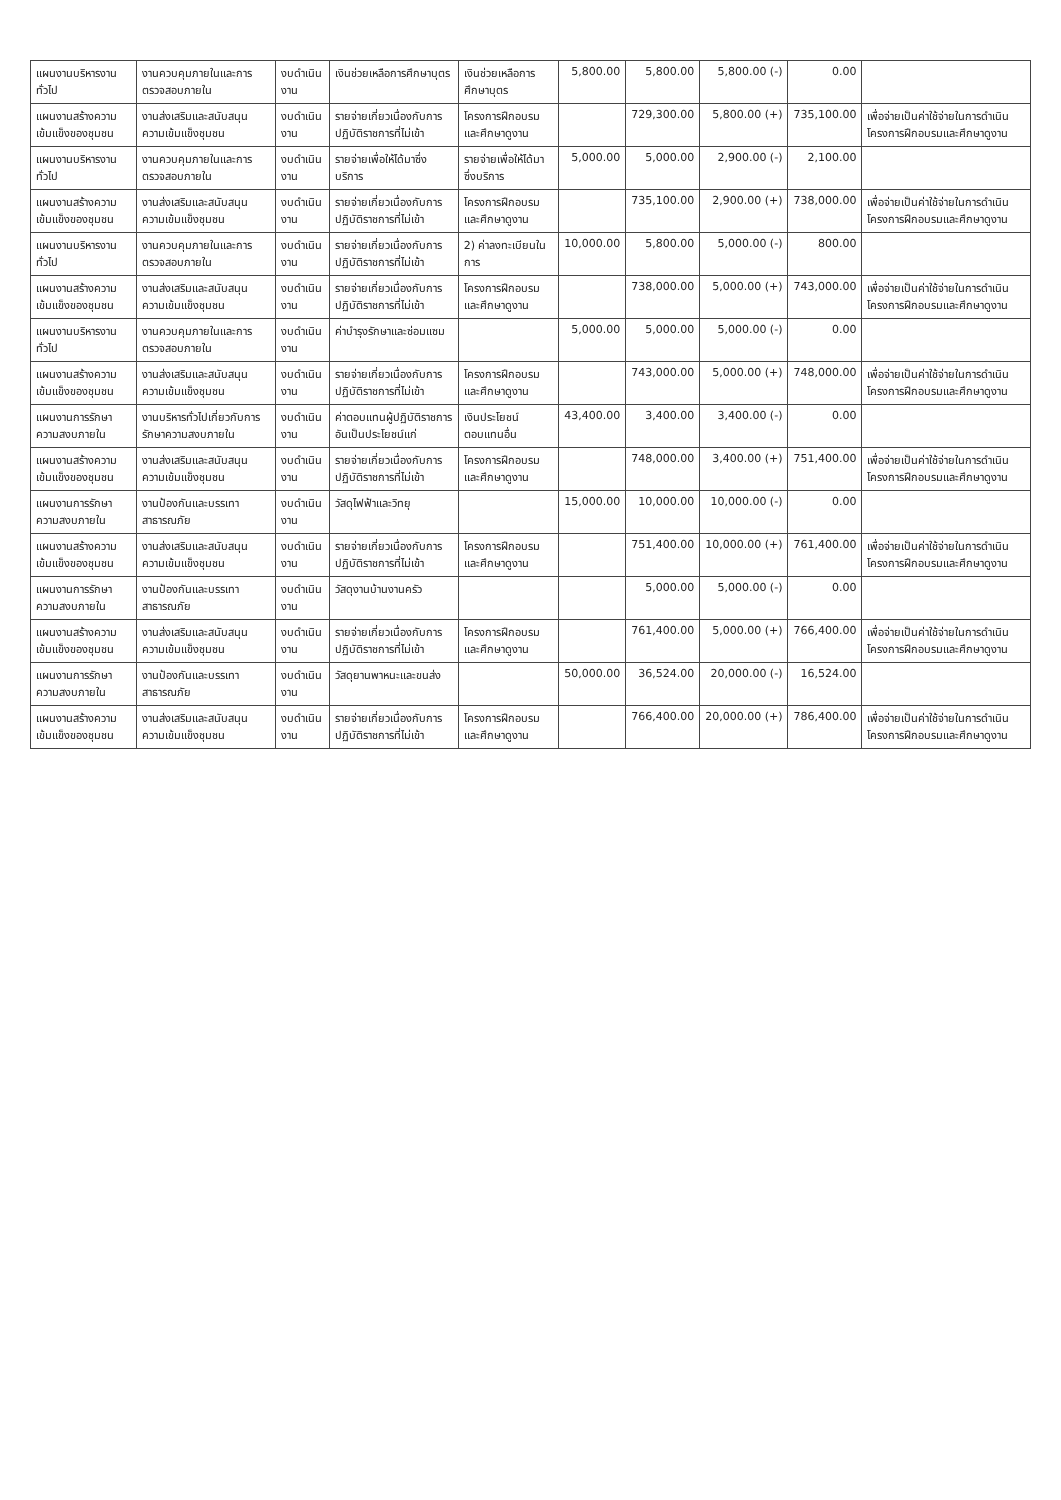| แผนงานบริหารงานทั่วไป | งานควบคุมภายในและการตรวจสอบภายใน | งบดำเนินงาน | เงินช่วยเหลือการศึกษาบุตร | เงินช่วยเหลือการศึกษาบุตร | 5,800.00 | 5,800.00 | 5,800.00 (-) | 0.00 | |
| แผนงานสร้างความเข้มแข็งของชุมชน | งานส่งเสริมและสนับสนุนความเข้มแข็งชุมชน | งบดำเนินงาน | รายจ่ายเกี่ยวเนื่องกับการปฏิบัติราชการที่ไม่เข้า | โครงการฝึกอบรมและศึกษาดูงาน | | 729,300.00 | 5,800.00 (+) | 735,100.00 | เพื่อจ่ายเป็นค่าใช้จ่ายในการดำเนินโครงการฝึกอบรมและศึกษาดูงาน |
| แผนงานบริหารงานทั่วไป | งานควบคุมภายในและการตรวจสอบภายใน | งบดำเนินงาน | รายจ่ายเพื่อให้ได้มาซึ่งบริการ | รายจ่ายเพื่อให้ได้มาซึ่งบริการ | 5,000.00 | 5,000.00 | 2,900.00 (-) | 2,100.00 | |
| แผนงานสร้างความเข้มแข็งของชุมชน | งานส่งเสริมและสนับสนุนความเข้มแข็งชุมชน | งบดำเนินงาน | รายจ่ายเกี่ยวเนื่องกับการปฏิบัติราชการที่ไม่เข้า | โครงการฝึกอบรมและศึกษาดูงาน | | 735,100.00 | 2,900.00 (+) | 738,000.00 | เพื่อจ่ายเป็นค่าใช้จ่ายในการดำเนินโครงการฝึกอบรมและศึกษาดูงาน |
| แผนงานบริหารงานทั่วไป | งานควบคุมภายในและการตรวจสอบภายใน | งบดำเนินงาน | รายจ่ายเกี่ยวเนื่องกับการปฏิบัติราชการที่ไม่เข้า | 2) ค่าลงทะเบียนในการ | 10,000.00 | 5,800.00 | 5,000.00 (-) | 800.00 | |
| แผนงานสร้างความเข้มแข็งของชุมชน | งานส่งเสริมและสนับสนุนความเข้มแข็งชุมชน | งบดำเนินงาน | รายจ่ายเกี่ยวเนื่องกับการปฏิบัติราชการที่ไม่เข้า | โครงการฝึกอบรมและศึกษาดูงาน | | 738,000.00 | 5,000.00 (+) | 743,000.00 | เพื่อจ่ายเป็นค่าใช้จ่ายในการดำเนินโครงการฝึกอบรมและศึกษาดูงาน |
| แผนงานบริหารงานทั่วไป | งานควบคุมภายในและการตรวจสอบภายใน | งบดำเนินงาน | ค่าบำรุงรักษาและซ่อมแซม | | 5,000.00 | 5,000.00 | 5,000.00 (-) | 0.00 | |
| แผนงานสร้างความเข้มแข็งของชุมชน | งานส่งเสริมและสนับสนุนความเข้มแข็งชุมชน | งบดำเนินงาน | รายจ่ายเกี่ยวเนื่องกับการปฏิบัติราชการที่ไม่เข้า | โครงการฝึกอบรมและศึกษาดูงาน | | 743,000.00 | 5,000.00 (+) | 748,000.00 | เพื่อจ่ายเป็นค่าใช้จ่ายในการดำเนินโครงการฝึกอบรมและศึกษาดูงาน |
| แผนงานการรักษาความสงบภายใน | งานบริหารทั่วไปเกี่ยวกับการรักษาความสงบภายใน | งบดำเนินงาน | ค่าตอบแทนผู้ปฏิบัติราชการอันเป็นประโยชน์แก่ | เงินประโยชน์ตอบแทนอื่น | 43,400.00 | 3,400.00 | 3,400.00 (-) | 0.00 | |
| แผนงานสร้างความเข้มแข็งของชุมชน | งานส่งเสริมและสนับสนุนความเข้มแข็งชุมชน | งบดำเนินงาน | รายจ่ายเกี่ยวเนื่องกับการปฏิบัติราชการที่ไม่เข้า | โครงการฝึกอบรมและศึกษาดูงาน | | 748,000.00 | 3,400.00 (+) | 751,400.00 | เพื่อจ่ายเป็นค่าใช้จ่ายในการดำเนินโครงการฝึกอบรมและศึกษาดูงาน |
| แผนงานการรักษาความสงบภายใน | งานป้องกันและบรรเทาสาธารณภัย | งบดำเนินงาน | วัสดุไฟฟ้าและวิทยุ | | 15,000.00 | 10,000.00 | 10,000.00 (-) | 0.00 | |
| แผนงานสร้างความเข้มแข็งของชุมชน | งานส่งเสริมและสนับสนุนความเข้มแข็งชุมชน | งบดำเนินงาน | รายจ่ายเกี่ยวเนื่องกับการปฏิบัติราชการที่ไม่เข้า | โครงการฝึกอบรมและศึกษาดูงาน | | 751,400.00 | 10,000.00 (+) | 761,400.00 | เพื่อจ่ายเป็นค่าใช้จ่ายในการดำเนินโครงการฝึกอบรมและศึกษาดูงาน |
| แผนงานการรักษาความสงบภายใน | งานป้องกันและบรรเทาสาธารณภัย | งบดำเนินงาน | วัสดุงานบ้านงานครัว | | | 5,000.00 | 5,000.00 (-) | 0.00 | |
| แผนงานสร้างความเข้มแข็งของชุมชน | งานส่งเสริมและสนับสนุนความเข้มแข็งชุมชน | งบดำเนินงาน | รายจ่ายเกี่ยวเนื่องกับการปฏิบัติราชการที่ไม่เข้า | โครงการฝึกอบรมและศึกษาดูงาน | | 761,400.00 | 5,000.00 (+) | 766,400.00 | เพื่อจ่ายเป็นค่าใช้จ่ายในการดำเนินโครงการฝึกอบรมและศึกษาดูงาน |
| แผนงานการรักษาความสงบภายใน | งานป้องกันและบรรเทาสาธารณภัย | งบดำเนินงาน | วัสดุยานพาหนะและขนส่ง | | 50,000.00 | 36,524.00 | 20,000.00 (-) | 16,524.00 | |
| แผนงานสร้างความเข้มแข็งของชุมชน | งานส่งเสริมและสนับสนุนความเข้มแข็งชุมชน | งบดำเนินงาน | รายจ่ายเกี่ยวเนื่องกับการปฏิบัติราชการที่ไม่เข้า | โครงการฝึกอบรมและศึกษาดูงาน | | 766,400.00 | 20,000.00 (+) | 786,400.00 | เพื่อจ่ายเป็นค่าใช้จ่ายในการดำเนินโครงการฝึกอบรมและศึกษาดูงาน |